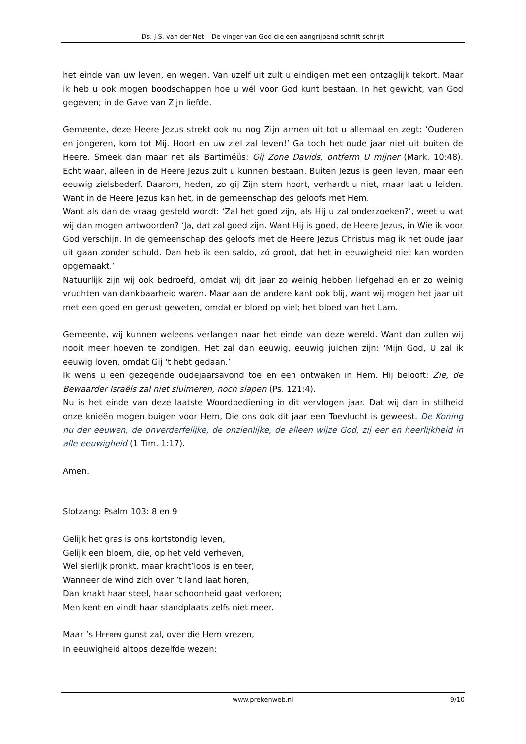Ds. J.S. van der Net – De vinger van God die een aangrijpend schrift schrijft
het einde van uw leven, en wegen. Van uzelf uit zult u eindigen met een ontzaglijk tekort. Maar ik heb u ook mogen boodschappen hoe u wél voor God kunt bestaan. In het gewicht, van God gegeven; in de Gave van Zijn liefde.
Gemeente, deze Heere Jezus strekt ook nu nog Zijn armen uit tot u allemaal en zegt: ‘Ouderen en jongeren, kom tot Mij. Hoort en uw ziel zal leven!’ Ga toch het oude jaar niet uit buiten de Heere. Smeek dan maar net als Bartiméüs: Gij Zone Davids, ontferm U mijner (Mark. 10:48). Echt waar, alleen in de Heere Jezus zult u kunnen bestaan. Buiten Jezus is geen leven, maar een eeuwig zielsbederf. Daarom, heden, zo gij Zijn stem hoort, verhardt u niet, maar laat u leiden. Want in de Heere Jezus kan het, in de gemeenschap des geloofs met Hem.
Want als dan de vraag gesteld wordt: ‘Zal het goed zijn, als Hij u zal onderzoeken?’, weet u wat wij dan mogen antwoorden? ‘Ja, dat zal goed zijn. Want Hij is goed, de Heere Jezus, in Wie ik voor God verschijn. In de gemeenschap des geloofs met de Heere Jezus Christus mag ik het oude jaar uit gaan zonder schuld. Dan heb ik een saldo, zó groot, dat het in eeuwigheid niet kan worden opgemaakt.’
Natuurlijk zijn wij ook bedroefd, omdat wij dit jaar zo weinig hebben liefgehad en er zo weinig vruchten van dankbaarheid waren. Maar aan de andere kant ook blij, want wij mogen het jaar uit met een goed en gerust geweten, omdat er bloed op viel; het bloed van het Lam.
Gemeente, wij kunnen weleens verlangen naar het einde van deze wereld. Want dan zullen wij nooit meer hoeven te zondigen. Het zal dan eeuwig, eeuwig juichen zijn: ‘Mijn God, U zal ik eeuwig loven, omdat Gij ‘t hebt gedaan.’
Ik wens u een gezegende oudejaarsavond toe en een ontwaken in Hem. Hij belooft: Zie, de Bewaarder Israëls zal niet sluimeren, noch slapen (Ps. 121:4).
Nu is het einde van deze laatste Woordbediening in dit vervlogen jaar. Dat wij dan in stilheid onze knieën mogen buigen voor Hem, Die ons ook dit jaar een Toevlucht is geweest. De Koning nu der eeuwen, de onverderfelijke, de onzienlijke, de alleen wijze God, zij eer en heerlijkheid in alle eeuwigheid (1 Tim. 1:17).
Amen.
Slotzang: Psalm 103: 8 en 9
Gelijk het gras is ons kortstondig leven,
Gelijk een bloem, die, op het veld verheven,
Wel sierlijk pronkt, maar kracht’loos is en teer,
Wanneer de wind zich over ’t land laat horen,
Dan knakt haar steel, haar schoonheid gaat verloren;
Men kent en vindt haar standplaats zelfs niet meer.
Maar ’s HEEREN gunst zal, over die Hem vrezen,
In eeuwigheid altoos dezelfde wezen;
www.prekenweb.nl 9/10